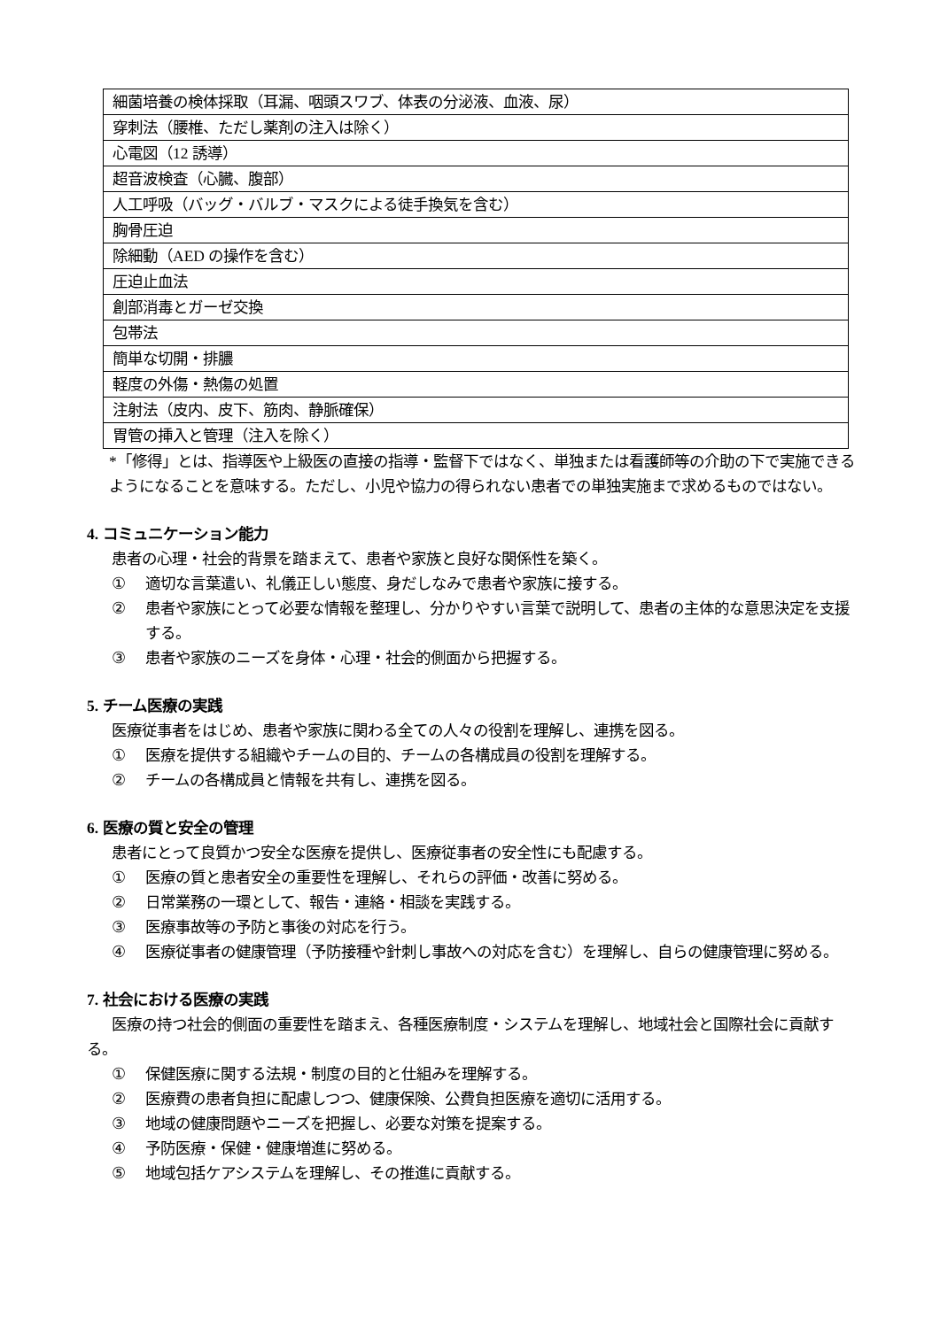| 細菌培養の検体採取（耳漏、咽頭スワブ、体表の分泌液、血液、尿） |
| 穿刺法（腰椎、ただし薬剤の注入は除く） |
| 心電図（12 誘導） |
| 超音波検査（心臓、腹部） |
| 人工呼吸（バッグ・バルブ・マスクによる徒手換気を含む） |
| 胸骨圧迫 |
| 除細動（AED の操作を含む） |
| 圧迫止血法 |
| 創部消毒とガーゼ交換 |
| 包帯法 |
| 簡単な切開・排膿 |
| 軽度の外傷・熱傷の処置 |
| 注射法（皮内、皮下、筋肉、静脈確保） |
| 胃管の挿入と管理（注入を除く） |
*「修得」とは、指導医や上級医の直接の指導・監督下ではなく、単独または看護師等の介助の下で実施できるようになることを意味する。ただし、小児や協力の得られない患者での単独実施まで求めるものではない。
4. コミュニケーション能力
患者の心理・社会的背景を踏まえて、患者や家族と良好な関係性を築く。
① 適切な言葉遣い、礼儀正しい態度、身だしなみで患者や家族に接する。
② 患者や家族にとって必要な情報を整理し、分かりやすい言葉で説明して、患者の主体的な意思決定を支援する。
③ 患者や家族のニーズを身体・心理・社会的側面から把握する。
5. チーム医療の実践
医療従事者をはじめ、患者や家族に関わる全ての人々の役割を理解し、連携を図る。
① 医療を提供する組織やチームの目的、チームの各構成員の役割を理解する。
② チームの各構成員と情報を共有し、連携を図る。
6. 医療の質と安全の管理
患者にとって良質かつ安全な医療を提供し、医療従事者の安全性にも配慮する。
① 医療の質と患者安全の重要性を理解し、それらの評価・改善に努める。
② 日常業務の一環として、報告・連絡・相談を実践する。
③ 医療事故等の予防と事後の対応を行う。
④ 医療従事者の健康管理（予防接種や針刺し事故への対応を含む）を理解し、自らの健康管理に努める。
7. 社会における医療の実践
医療の持つ社会的側面の重要性を踏まえ、各種医療制度・システムを理解し、地域社会と国際社会に貢献する。
① 保健医療に関する法規・制度の目的と仕組みを理解する。
② 医療費の患者負担に配慮しつつ、健康保険、公費負担医療を適切に活用する。
③ 地域の健康問題やニーズを把握し、必要な対策を提案する。
④ 予防医療・保健・健康増進に努める。
⑤ 地域包括ケアシステムを理解し、その推進に貢献する。